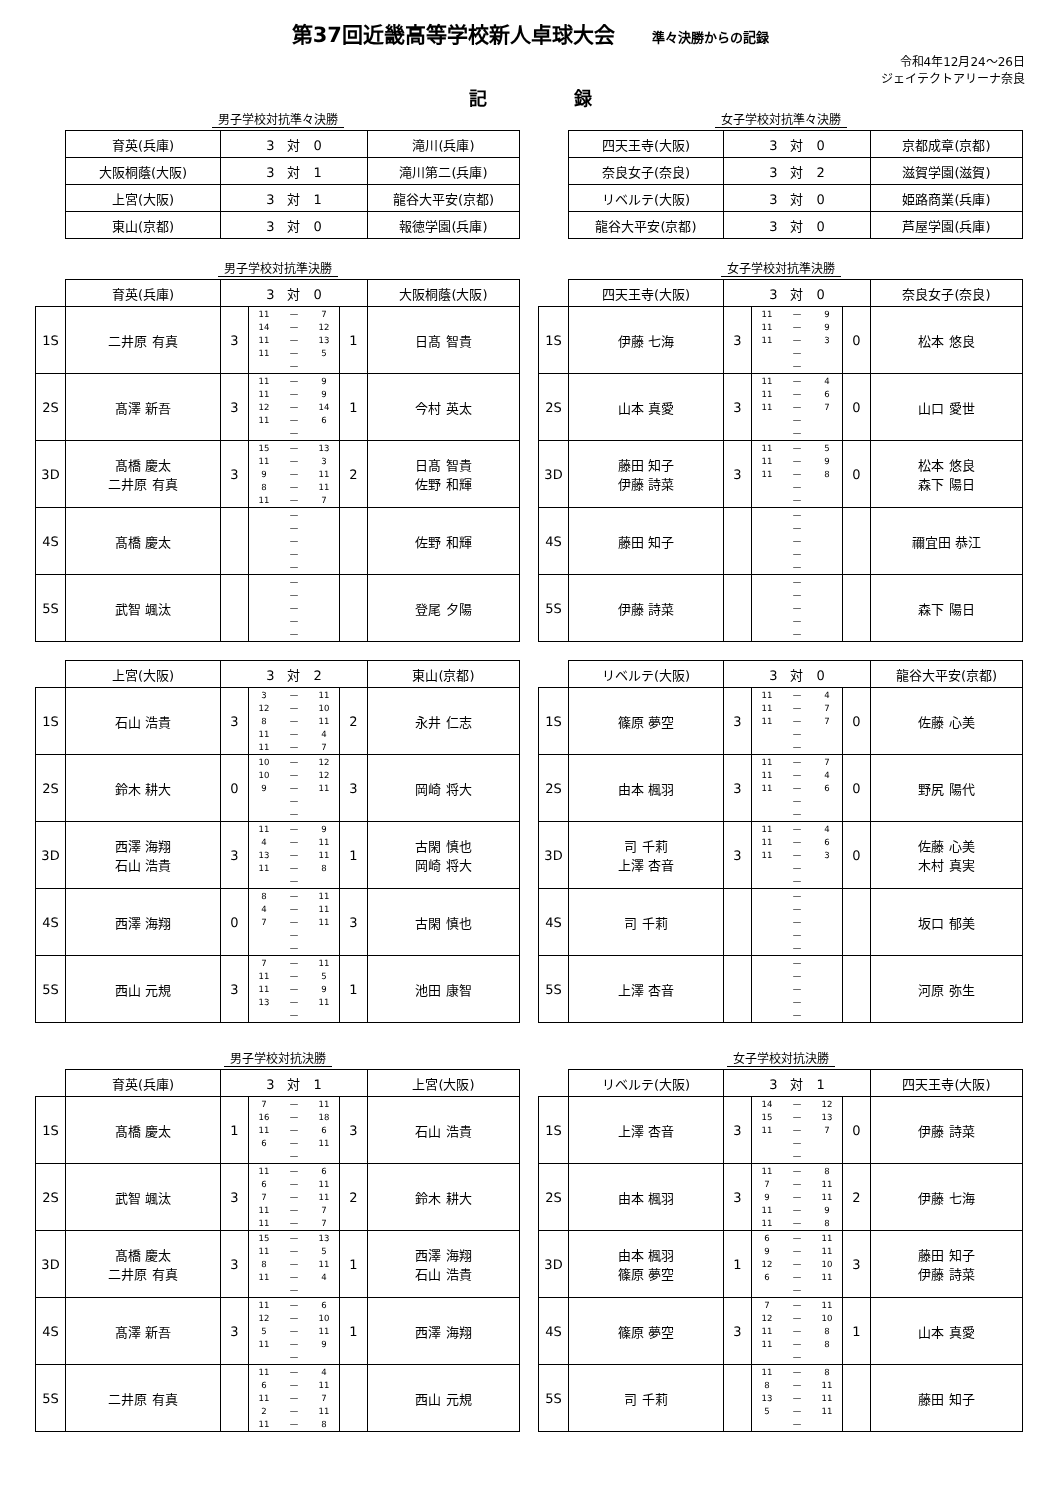第37回近畿高等学校新人卓球大会 準々決勝からの記録
令和4年12月24～26日
ジェイテクトアリーナ奈良
記 録
男子学校対抗準々決勝
| 育英(兵庫) | 3 対 0 | 滝川(兵庫) |
| 大阪桐蔭(大阪) | 3 対 1 | 滝川第二(兵庫) |
| 上宮(大阪) | 3 対 1 | 龍谷大平安(京都) |
| 東山(京都) | 3 対 0 | 報徳学園(兵庫) |
女子学校対抗準々決勝
| 四天王寺(大阪) | 3 対 0 | 京都成章(京都) |
| 奈良女子(奈良) | 3 対 2 | 滋賀学園(滋賀) |
| リベルテ(大阪) | 3 対 0 | 姫路商業(兵庫) |
| 龍谷大平安(京都) | 3 対 0 | 芦屋学園(兵庫) |
男子学校対抗準決勝
| | 育英(兵庫) | 3 対 0 | | | 大阪桐蔭(大阪) |
| 1S | 二井原 有真 | 3 | 11 — 7 14 — 12 11 — 13 11 — 5 — | 1 | 日髙 智貴 |
| 2S | 髙澤 新吾 | 3 | 11 — 9 11 — 9 12 — 14 11 — 6 — | 1 | 今村 英太 |
| 3D | 髙橋 慶太 二井原 有真 | 3 | 15 — 13 11 — 3 9 — 11 8 — 11 11 — 7 | 2 | 日髙 智貴 佐野 和輝 |
| 4S | 髙橋 慶太 | | — — — — — | | 佐野 和輝 |
| 5S | 武智 颯汰 | | — — — — — | | 登尾 夕陽 |
女子学校対抗準決勝
| | 四天王寺(大阪) | 3 対 0 | | | 奈良女子(奈良) |
| 1S | 伊藤 七海 | 3 | 11 — 9 11 — 9 11 — 3 — — | 0 | 松本 悠良 |
| 2S | 山本 真愛 | 3 | 11 — 4 11 — 6 11 — 7 — — | 0 | 山口 愛世 |
| 3D | 藤田 知子 伊藤 詩菜 | 3 | 11 — 5 11 — 9 11 — 8 — — | 0 | 松本 悠良 森下 陽日 |
| 4S | 藤田 知子 | | — — — — — | | 禰宜田 恭江 |
| 5S | 伊藤 詩菜 | | — — — — — | | 森下 陽日 |
| | 上宮(大阪) | 3 対 2 | | | 東山(京都) |
| 1S | 石山 浩貴 | 3 | 3 — 11 12 — 10 8 — 11 11 — 4 11 — 7 | 2 | 永井 仁志 |
| 2S | 鈴木 耕大 | 0 | 10 — 12 10 — 12 9 — 11 — — | 3 | 岡崎 将大 |
| 3D | 西澤 海翔 石山 浩貴 | 3 | 11 — 9 4 — 11 13 — 11 11 — 8 — | 1 | 古閑 慎也 岡崎 将大 |
| 4S | 西澤 海翔 | 0 | 8 — 11 4 — 11 7 — 11 — — | 3 | 古閑 慎也 |
| 5S | 西山 元規 | 3 | 7 — 11 11 — 5 11 — 9 13 — 11 — | 1 | 池田 康智 |
| | リベルテ(大阪) | 3 対 0 | | | 龍谷大平安(京都) |
| 1S | 篠原 夢空 | 3 | 11 — 4 11 — 7 11 — 7 — — | 0 | 佐藤 心美 |
| 2S | 由本 楓羽 | 3 | 11 — 7 11 — 4 11 — 6 — — | 0 | 野尻 陽代 |
| 3D | 司 千莉 上澤 杏音 | 3 | 11 — 4 11 — 6 11 — 3 — — | 0 | 佐藤 心美 木村 真実 |
| 4S | 司 千莉 | | — — — — — | | 坂口 郁美 |
| 5S | 上澤 杏音 | | — — — — — | | 河原 弥生 |
男子学校対抗決勝
| | 育英(兵庫) | 3 対 1 | | | 上宮(大阪) |
| 1S | 髙橋 慶太 | 1 | 7 — 11 16 — 18 11 — 6 6 — 11 — | 3 | 石山 浩貴 |
| 2S | 武智 颯汰 | 3 | 11 — 6 6 — 11 7 — 11 11 — 7 11 — 7 | 2 | 鈴木 耕大 |
| 3D | 髙橋 慶太 二井原 有真 | 3 | 15 — 13 11 — 5 8 — 11 11 — 4 — | 1 | 西澤 海翔 石山 浩貴 |
| 4S | 髙澤 新吾 | 3 | 11 — 6 12 — 10 5 — 11 11 — 9 — | 1 | 西澤 海翔 |
| 5S | 二井原 有真 | | 11 — 4 6 — 11 11 — 7 2 — 11 11 — 8 | | 西山 元規 |
女子学校対抗決勝
| | リベルテ(大阪) | 3 対 1 | | | 四天王寺(大阪) |
| 1S | 上澤 杏音 | 3 | 14 — 12 15 — 13 11 — 7 — — | 0 | 伊藤 詩菜 |
| 2S | 由本 楓羽 | 3 | 11 — 8 7 — 11 9 — 11 11 — 9 11 — 8 | 2 | 伊藤 七海 |
| 3D | 由本 楓羽 篠原 夢空 | 1 | 6 — 11 9 — 11 12 — 10 6 — 11 — | 3 | 藤田 知子 伊藤 詩菜 |
| 4S | 篠原 夢空 | 3 | 7 — 11 12 — 10 11 — 8 11 — 8 — | 1 | 山本 真愛 |
| 5S | 司 千莉 | | 11 — 8 8 — 11 13 — 11 5 — 11 — | | 藤田 知子 |